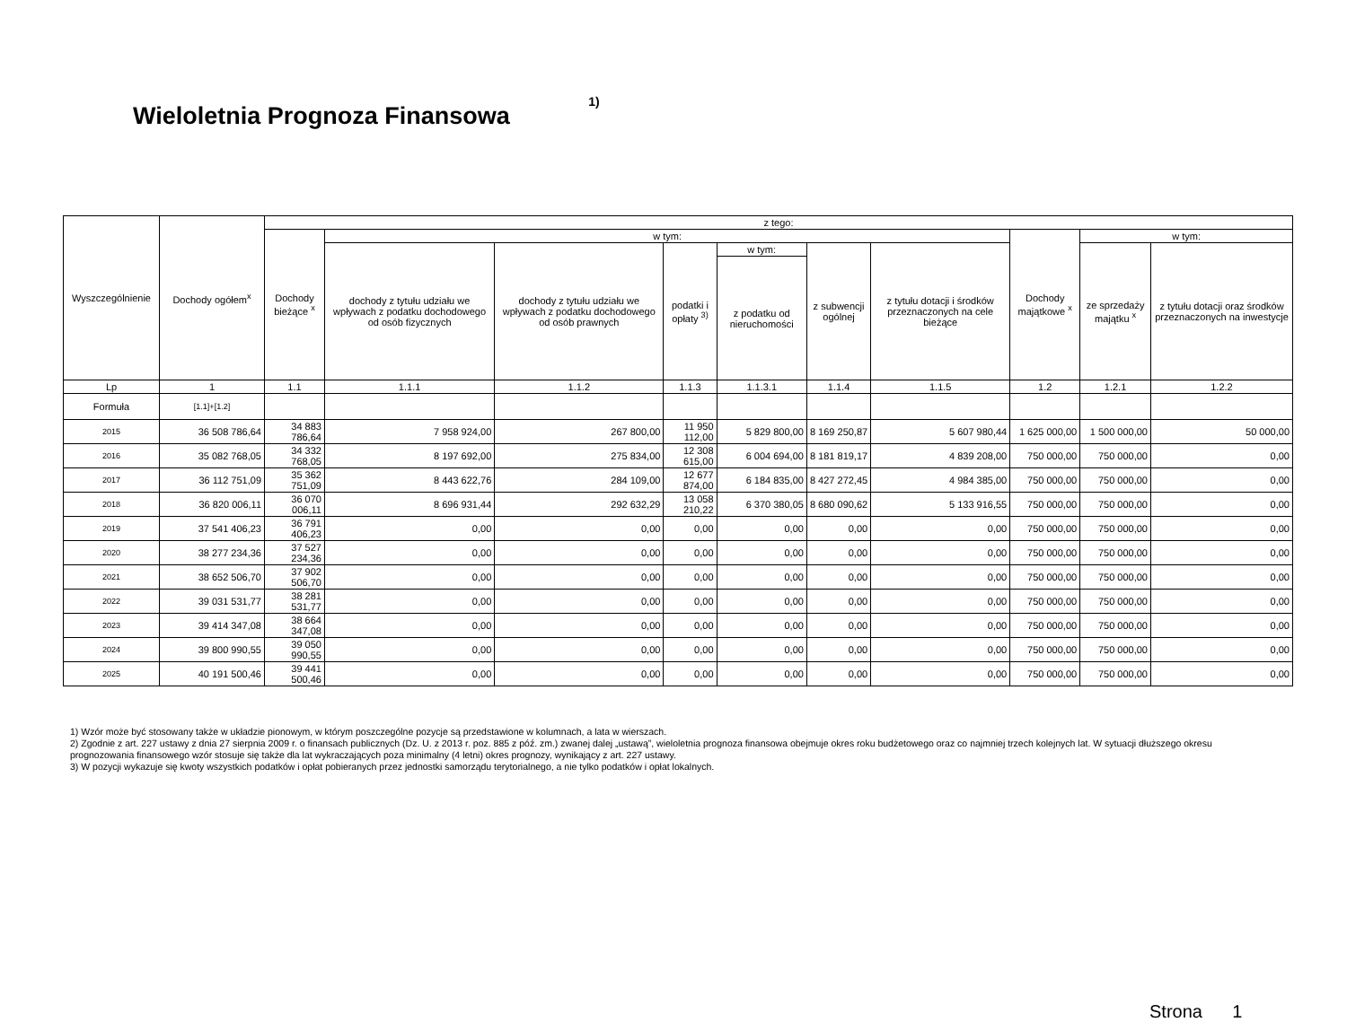Wieloletnia Prognoza Finansowa <sup>1)</sup>
| Wyszczególnienie | Dochody ogółem<sup>x</sup> | z tego: | | | | | | | | | |
| --- | --- | --- | --- | --- | --- | --- | --- | --- | --- | --- | --- |
| | | Dochody bieżące <sup>x</sup> | w tym: | | | | | | Dochody majątkowe <sup>x</sup> | w tym: | |
| | | | dochody z tytułu udziału we wpływach z podatku dochodowego od osób fizycznych | dochody z tytułu udziału we wpływach z podatku dochodowego od osób prawnych | podatki i opłaty <sup>3)</sup> | w tym: | z subwencji ogólnej | z tytułu dotacji i środków przeznaczonych na cele bieżące | | ze sprzedaży majątku <sup>x</sup> | z tytułu dotacji oraz środków przeznaczonych na inwestycje |
| | | | | | | z podatku od nieruchomości | | | | | |
| Lp | 1 | 1.1 | 1.1.1 | 1.1.2 | 1.1.3 | 1.1.3.1 | 1.1.4 | 1.1.5 | 1.2 | 1.2.1 | 1.2.2 |
| Formuła | [1.1]+[1.2] | | | | | | | | | | |
| 2015 | 36 508 786,64 | 34 883 786,64 | 7 958 924,00 | 267 800,00 | 11 950 112,00 | 5 829 800,00 | 8 169 250,87 | 5 607 980,44 | 1 625 000,00 | 1 500 000,00 | 50 000,00 |
| 2016 | 35 082 768,05 | 34 332 768,05 | 8 197 692,00 | 275 834,00 | 12 308 615,00 | 6 004 694,00 | 8 181 819,17 | 4 839 208,00 | 750 000,00 | 750 000,00 | 0,00 |
| 2017 | 36 112 751,09 | 35 362 751,09 | 8 443 622,76 | 284 109,00 | 12 677 874,00 | 6 184 835,00 | 8 427 272,45 | 4 984 385,00 | 750 000,00 | 750 000,00 | 0,00 |
| 2018 | 36 820 006,11 | 36 070 006,11 | 8 696 931,44 | 292 632,29 | 13 058 210,22 | 6 370 380,05 | 8 680 090,62 | 5 133 916,55 | 750 000,00 | 750 000,00 | 0,00 |
| 2019 | 37 541 406,23 | 36 791 406,23 | 0,00 | 0,00 | 0,00 | 0,00 | 0,00 | 0,00 | 750 000,00 | 750 000,00 | 0,00 |
| 2020 | 38 277 234,36 | 37 527 234,36 | 0,00 | 0,00 | 0,00 | 0,00 | 0,00 | 0,00 | 750 000,00 | 750 000,00 | 0,00 |
| 2021 | 38 652 506,70 | 37 902 506,70 | 0,00 | 0,00 | 0,00 | 0,00 | 0,00 | 0,00 | 750 000,00 | 750 000,00 | 0,00 |
| 2022 | 39 031 531,77 | 38 281 531,77 | 0,00 | 0,00 | 0,00 | 0,00 | 0,00 | 0,00 | 750 000,00 | 750 000,00 | 0,00 |
| 2023 | 39 414 347,08 | 38 664 347,08 | 0,00 | 0,00 | 0,00 | 0,00 | 0,00 | 0,00 | 750 000,00 | 750 000,00 | 0,00 |
| 2024 | 39 800 990,55 | 39 050 990,55 | 0,00 | 0,00 | 0,00 | 0,00 | 0,00 | 0,00 | 750 000,00 | 750 000,00 | 0,00 |
| 2025 | 40 191 500,46 | 39 441 500,46 | 0,00 | 0,00 | 0,00 | 0,00 | 0,00 | 0,00 | 750 000,00 | 750 000,00 | 0,00 |
1) Wzór może być stosowany także w układzie pionowym, w którym poszczególne pozycje są przedstawione w kolumnach, a lata w wierszach.
2) Zgodnie z art. 227 ustawy z dnia 27 sierpnia 2009 r. o finansach publicznych (Dz. U. z 2013 r. poz. 885 z póź. zm.) zwanej dalej „ustawą”, wieloletnia prognoza finansowa obejmuje okres roku budżetowego oraz co najmniej trzech kolejnych lat. W sytuacji dłuższego okresu prognozowania finansowego wzór stosuje się także dla lat wykraczających poza minimalny (4 letni) okres prognozy, wynikający z art. 227 ustawy.
3) W pozycji wykazuje się kwoty wszystkich podatków i opłat pobieranych przez jednostki samorządu terytorialnego, a nie tylko podatków i opłat lokalnych.
Strona 1